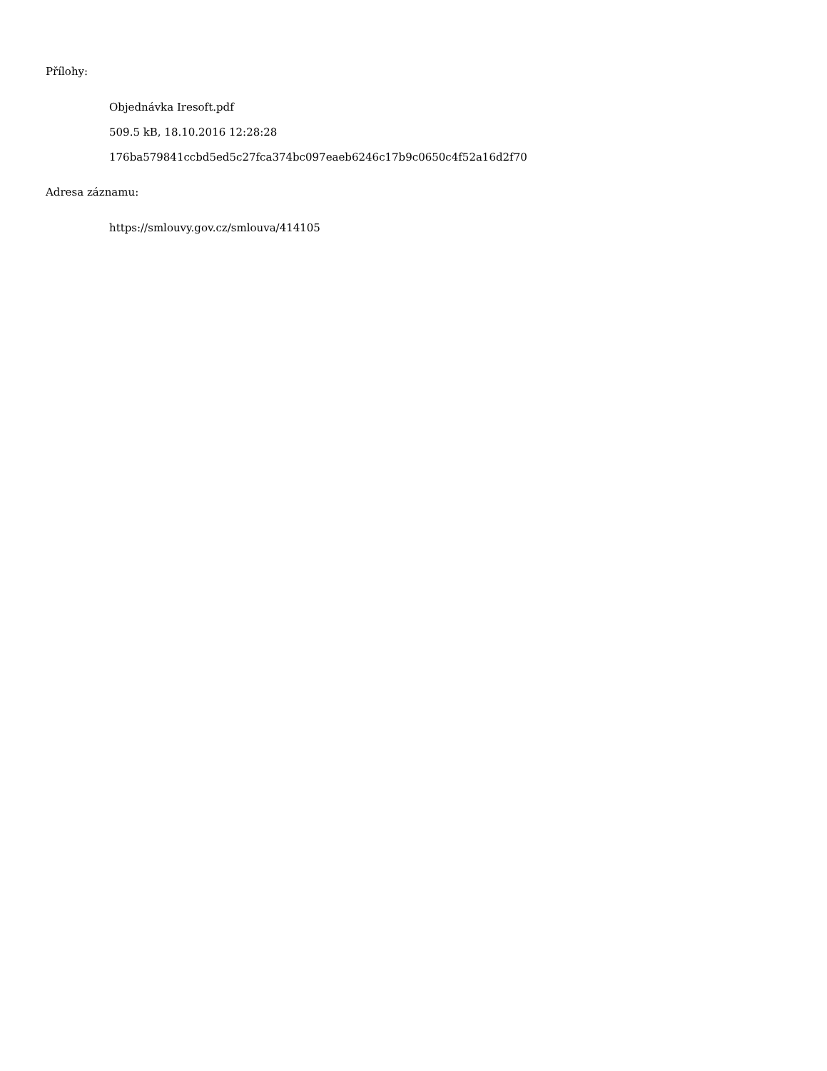Přílohy:
Objednávka Iresoft.pdf
509.5 kB, 18.10.2016 12:28:28
176ba579841ccbd5ed5c27fca374bc097eaeb6246c17b9c0650c4f52a16d2f70
Adresa záznamu:
https://smlouvy.gov.cz/smlouva/414105